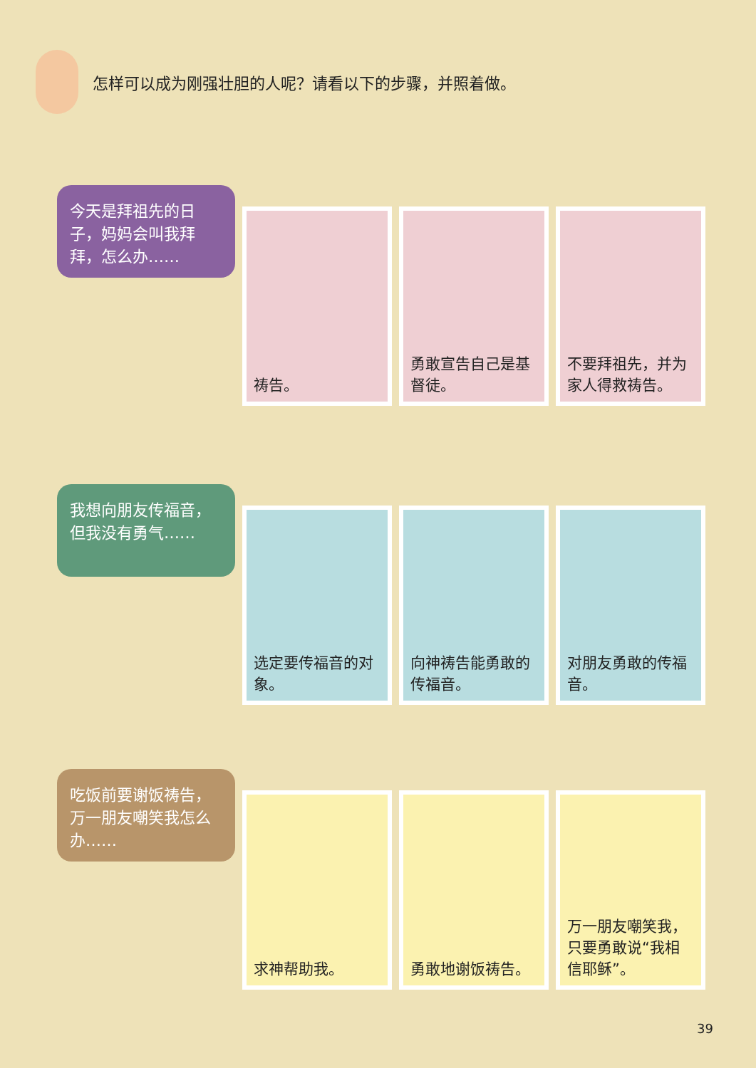怎样可以成为刚强壮胆的人呢？请看以下的步骤，并照着做。
今天是拜祖先的日子，妈妈会叫我拜拜，怎么办……
祷告。 勇敢宣告自己是基督徒。
不要拜祖先，并为家人得救祷告。
我想向朋友传福音，但我没有勇气……
选定要传福音的对象。 向神祷告能勇敢的传福音。
对朋友勇敢的传福音。
吃饭前要谢饭祷告，万一朋友嘲笑我怎么办……
求神帮助我。 勇敢地谢饭祷告。 万一朋友嘲笑我，只要勇敢说“我相信耶稣”。
39